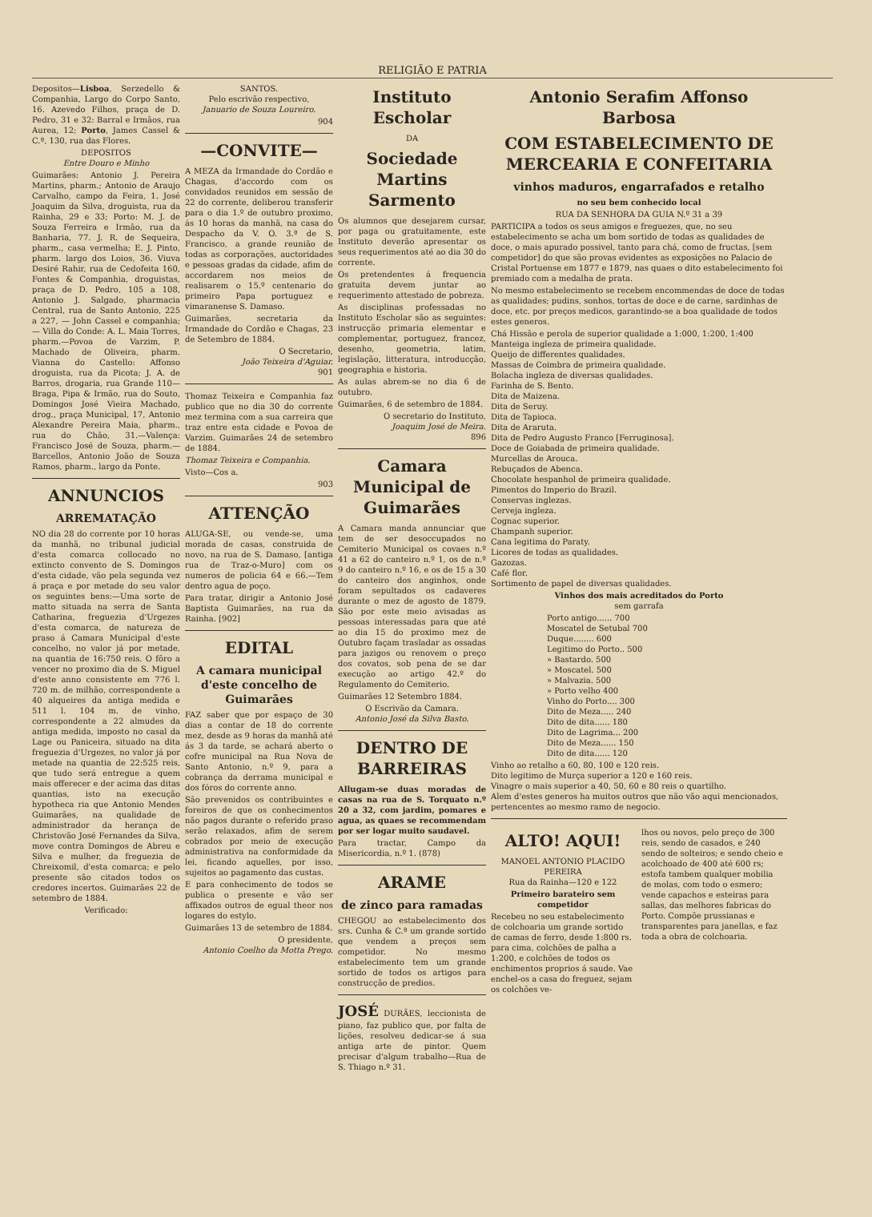RELIGIÃO E PATRIA
Depositos—Lisboa, Serzedello & Companhia, Largo do Corpo Santo, 16. Azevedo Filhos, praça de D. Pedro, 31 e 32: Barral e Irmãos, rua Aurea, 12; Porto, James Cassel & C.ª, 130, rua das Flores.
DEPOSITOS
Entre Douro e Minho
Guimarães: Antonio J. Pereira Martins, pharm.; Antonio de Araujo Carvalho, campo da Feira, 1. José Joaquim da Silva, droguista, rua da Rainha, 29 e 33; Porto: M. J. de Souza Ferreira e Irmão, rua da Banharia, 77. J. R. de Sequeira, pharm., casa vermelha; E. J. Pinto, pharm. largo dos Loios, 36. Viuva Desiré Rahir, rua de Cedofeita 160, Fontes & Companhia, droguistas, praça de D. Pedro, 105 a 108, Antonio J. Salgado, pharmacia Central, rua de Santo Antonio, 225 a 227, — John Cassel e companhia;— Villa do Conde: A. L. Maia Torres, pharm.—Povoa de Varzim, P. Machado de Oliveira, pharm. Vianna do Castello: Affonso droguista, rua da Picota; J. A. de Barros, drogaria, rua Grande 110—Braga, Pipa & Irmão, rua do Souto, Domingos José Vieira Machado, drog., praça Municipal, 17, Antonio Alexandre Pereira Maia, pharm., rua do Chão, 31.—Valença: Francisco José de Souza, pharm.—Barcellos, Antonio João de Souza Ramos, pharm., largo da Ponte.
ANNUNCIOS
ARREMATAÇÃO
NO dia 28 do corrente por 10 horas da manhã, no tribunal judicial d'esta comarca collocado no extincto convento de S. Domingos d'esta cidade, vão pela segunda vez á praça e por metade do seu valor os seguintes bens:—Uma sorte de matto situada na serra de Santa Catharina, freguezia d'Urgezes d'esta comarca, de natureza de praso á Camara Municipal d'este concelho, no valor já por metade, na quantia de 16:750 reis. O fôro a vencer no proximo dia de S. Miguel d'este anno consistente em 776 l. 720 m. de milhão, correspondente a 40 alqueires da antiga medida e 511 l. 104 m. de vinho, correspondente a 22 almudes da antiga medida, imposto no casal da Lage ou Paniceira, situado na dita freguezia d'Urgezes, no valor já por metade na quantia de 22:525 reis, que tudo será entregue a quem mais offerecer e der acima das ditas quantias, isto na execução hypotheca ria que Antonio Mendes Guimarães, na qualidade de administrador da herança de Christovão José Fernandes da Silva, move contra Domingos de Abreu e Silva e mulher, da freguezia de Chreixomil, d'esta comarca; e pelo presente são citados todos os credores incertos. Guimarães 22 de setembro de 1884.
Verificado:
SANTOS.
Pelo escrivão respectivo,
Januario de Souza Loureiro.
904
—CONVITE—
A MEZA da Irmandade do Cordão e Chagas, d'accordo com os convidados reunidos em sessão de 22 do corrente, deliberou transferir para o dia 1.º de outubro proximo, ás 10 horas da manhã, na casa do Despacho da V. O. 3.ª de S. Francisco, a grande reunião de todas as corporações, auctoridades e pessoas gradas da cidade, afim de accordarem nos meios de realisarem o 15.º centenario do primeiro Papa portuguez e vimaranense S. Damaso.
Guimarães, secretaria da Irmandade do Cordão e Chagas, 23 de Setembro de 1884.
O Secretario,
João Teixeira d'Aguiar.
901
Thomaz Teixeira e Companhia faz publico que no dia 30 do corrente mez termina com a sua carreira que traz entre esta cidade e Povoa de Varzim. Guimarães 24 de setembro de 1884.
Thomaz Teixeira e Companhia.
Visto—Cos a.
903
ATTENÇÃO
ALUGA-SE, ou vende-se, uma morada de casas, construida de novo, na rua de S. Damaso, [antiga rua de Traz-o-Muro] com os numeros de policia 64 e 66.—Tem dentro agua de poço.
Para tratar, dirigir a Antonio José Baptista Guimarães, na rua da Rainha. [902]
EDITAL
A camara municipal d'este concelho de Guimarães
FAZ saber que por espaço de 30 dias a contar de 18 do corrente mez, desde as 9 horas da manhã até ás 3 da tarde, se achará aberto o cofre municipal na Rua Nova de Santo Antonio, n.º 9, para a cobrança da derrama municipal e dos fóros do corrente anno.
São prevenidos os contribuintes e foreiros de que os conhecimentos não pagos durante o referido praso serão relaxados, afim de serem cobrados por meio de execução administrativa na conformidade da lei, ficando aquelles, por isso, sujeitos ao pagamento das custas.
E para conhecimento de todos se publica o presente e vão ser affixados outros de egual theor nos logares do estylo.
Guimarães 13 de setembro de 1884.
O presidente,
Antonio Coelho da Motta Prego.
Instituto Escholar
DA
Sociedade Martins Sarmento
Os alumnos que desejarem cursar, por paga ou gratuitamente, este Instituto deverão apresentar os seus requerimentos até ao dia 30 do corrente.
Os pretendentes á frequencia gratuita devem juntar ao requerimento attestado de pobreza.
As disciplinas professadas no Instituto Escholar são as seguintes: instrucção primaria elementar e complementar, portuguez, francez, desenho, geometria, latim, legislação, litteratura, introducção, geographia e historia.
As aulas abrem-se no dia 6 de outubro.
Guimarães, 6 de setembro de 1884.
O secretario do Instituto,
Joaquim José de Meira.
896
Camara Municipal de Guimarães
A Camara manda annunciar que tem de ser desoccupados no Cemiterio Municipal os covaes n.º 41 a 62 do canteiro n.º 1, os de n.º 9 do canteiro n.º 16, e os de 15 a 30 do canteiro dos anginhos, onde foram sepultados os cadaveres durante o mez de agosto de 1879. São por este meio avisadas as pessoas interessadas para que até ao dia 15 do proximo mez de Outubro façam trasladar as ossadas para jazigos ou renovem o preço dos covatos, sob pena de se dar execução ao artigo 42.º do Regulamento do Cemiterio.
Guimarães 12 Setembro 1884.
O Escrivão da Camara.
Antonio José da Silva Basto.
DENTRO DE BARREIRAS
Allugam-se duas moradas de casas na rua de S. Torquato n.º 20 a 32, com jardim, pomares e agua, as quaes se recommendam por ser logar muito saudavel.
Para tractar, Campo da Misericordia, n.º 1. (878)
ARAME
de zinco para ramadas
CHEGOU ao estabelecimento dos srs. Cunha & C.ª um grande sortido que vendem a preços sem competidor. No mesmo estabelecimento tem um grande sortido de todos os artigos para construcção de predios.
JOSÉ DURÃES, leccionista de piano, faz publico que, por falta de lições, resolveu dedicar-se á sua antiga arte de pintor. Quem precisar d'algum trabalho—Rua de S. Thiago n.º 31.
Antonio Serafim Affonso Barbosa
COM ESTABELECIMENTO DE MERCEARIA E CONFEITARIA
vinhos maduros, engarrafados e retalho
no seu bem conhecido local
RUA DA SENHORA DA GUIA N.º 31 a 39
PARTICIPA a todos os seus amigos e freguezes, que, no seu estabelecimento se acha um bom sortido de todas as qualidades de doce, o mais apurado possivel, tanto para chá, como de fructas, [sem competidor] do que são provas evidentes as exposições no Palacio de Cristal Portuense em 1877 e 1879, nas quaes o dito estabelecimento foi premiado com a medalha de prata.
No mesmo estabelecimento se recebem encommendas de doce de todas as qualidades; pudins, sonhos, tortas de doce e de carne, sardinhas de doce, etc. por preços medicos, garantindo-se a boa qualidade de todos estes generos.
Chá Hissão e perola de superior qualidade a 1:000, 1:200, 1:400
Manteiga ingleza de primeira qualidade.
Queijo de differentes qualidades.
Massas de Coimbra de primeira qualidade.
Bolacha ingleza de diversas qualidades.
Farinha de S. Bento.
Dita de Maizena.
Dita de Seruy.
Dita de Tapioca.
Dita de Araruta.
Dita de Pedro Augusto Franco [Ferruginosa].
Doce de Goiabada de primeira qualidade.
Murcellas de Arouca.
Rebuçados de Abenca.
Chocolate hespanhol de primeira qualidade.
Pimentos do Imperio do Brazil.
Conservas inglezas.
Cerveja ingleza.
Cognac superior.
Champanh superior.
Cana legitima do Paraty.
Licores de todas as qualidades.
Gazozas.
Café flor.
Sortimento de papel de diversas qualidades.
Vinhos dos mais acreditados do Porto
sem garrafa
Porto antigo...... 700
Moscatel de Setubal 700
Duque........ 600
Legitimo do Porto.. 500
» Bastardo. 500
» Moscatel. 500
» Malvazia. 500
» Porto velho 400
Vinho do Porto.... 300
Dito de Meza..... 240
Dito de dita...... 180
Dito de Lagrima... 200
Dito de Meza...... 150
Dito de dita...... 120
Vinho ao retalho a 60, 80, 100 e 120 reis.
Dito legitimo de Murça superior a 120 e 160 reis.
Vinagre o mais superior a 40, 50, 60 e 80 reis o quartilho.
Alem d'estes generos ha muitos outros que não vão aqui mencionados, pertencentes ao mesmo ramo de negocio.
ALTO! AQUI!
MANOEL ANTONIO PLACIDO PEREIRA
Rua da Rainha—120 e 122
Primeiro barateiro sem competidor
Recebeu no seu estabelecimento de colchoaria um grande sortido de camas de ferro, desde 1:800 rs. para cima, colchões de palha a 1:200, e colchões de todos os enchimentos proprios á saude. Vae enchel-os a casa do freguez, sejam os colchões ve-
lhos ou novos, pelo preço de 300 reis, sendo de casados, e 240 sendo de solteiros; e sendo cheio e acolchoado de 400 até 600 rs; estofa tambem qualquer mobilia de molas, com todo o esmero; vende capachos e esteiras para sallas, das melhores fabricas do Porto. Compõe prussianas e transparentes para janellas, e faz toda a obra de colchoaria.